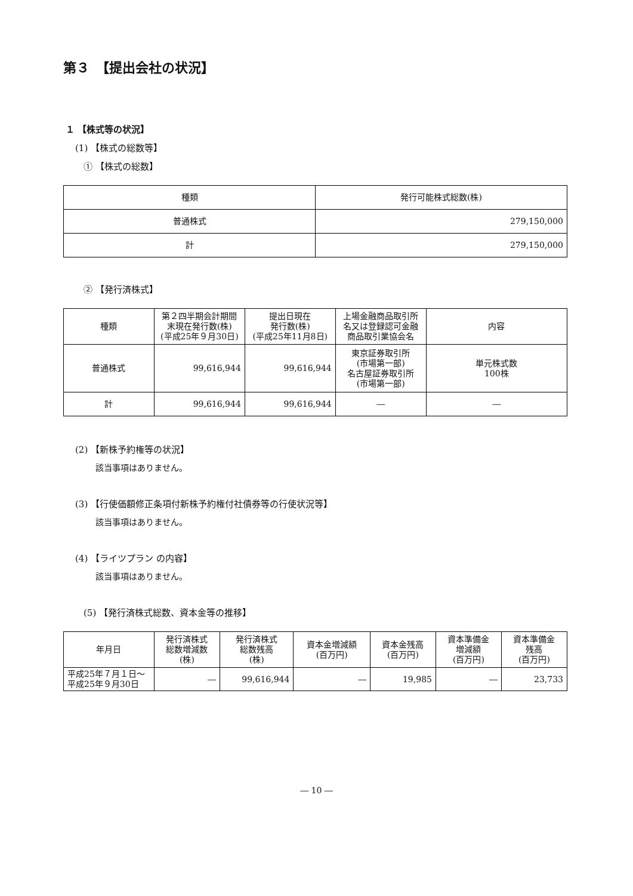第３　【提出会社の状況】
１ 【株式等の状況】
(1) 【株式の総数等】
① 【株式の総数】
| 種類 | 発行可能株式総数(株) |
| --- | --- |
| 普通株式 | 279,150,000 |
| 計 | 279,150,000 |
② 【発行済株式】
| 種類 | 第２四半期会計期間末現在発行数(株) (平成25年９月30日) | 提出日現在 発行数(株) (平成25年11月8日) | 上場金融商品取引所名又は登録認可金融商品取引業協会名 | 内容 |
| --- | --- | --- | --- | --- |
| 普通株式 | 99,616,944 | 99,616,944 | 東京証券取引所 (市場第一部) 名古屋証券取引所 (市場第一部) | 単元株式数 100株 |
| 計 | 99,616,944 | 99,616,944 | ― | ― |
(2) 【新株予約権等の状況】
該当事項はありません。
(3) 【行使価額修正条項付新株予約権付社債券等の行使状況等】
該当事項はありません。
(4) 【ライツプラン の内容】
該当事項はありません。
(5) 【発行済株式総数、資本金等の推移】
| 年月日 | 発行済株式 総数増減数 (株) | 発行済株式 総数残高 (株) | 資本金増減額 (百万円) | 資本金残高 (百万円) | 資本準備金 増減額 (百万円) | 資本準備金 残高 (百万円) |
| --- | --- | --- | --- | --- | --- | --- |
| 平成25年７月１日～ 平成25年９月30日 | ― | 99,616,944 | ― | 19,985 | ― | 23,733 |
― 10 ―